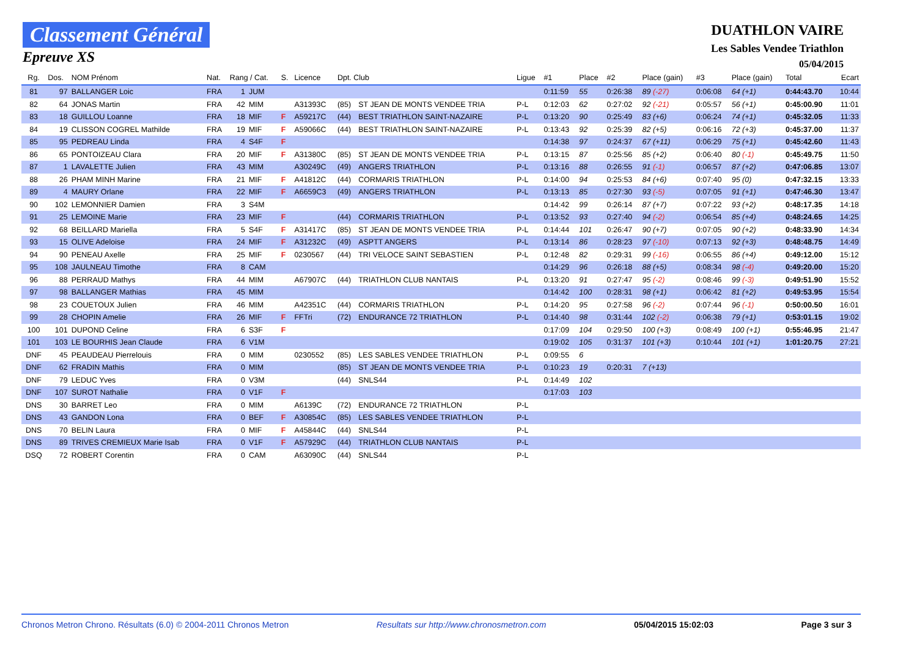Classement Général
Epreuve XS
DUATHLON VAIRE
Les Sables Vendee Triathlon
05/04/2015
| Rg. | Dos. | NOM Prénom | Nat. | Rang / Cat. | | S. | Licence | Dpt. Club | | Ligue | #1 | Place | #2 | Place (gain) | #3 | Place (gain) | Total | Ecart |
| --- | --- | --- | --- | --- | --- | --- | --- | --- | --- | --- | --- | --- | --- | --- | --- | --- | --- | --- |
| 81 | 97 | BALLANGER Loic | FRA | 1 | JUM | | | | | | 0:11:59 | 55 | 0:26:38 | 89 (-27) | 0:06:08 | 64 (+1) | 0:44:43.70 | 10:44 |
| 82 | 64 | JONAS Martin | FRA | 42 | MIM | | A31393C | (85) | ST JEAN DE MONTS VENDEE TRIA | P-L | 0:12:03 | 62 | 0:27:02 | 92 (-21) | 0:05:57 | 56 (+1) | 0:45:00.90 | 11:01 |
| 83 | 18 | GUILLOU Loanne | FRA | 18 | MIF | F | A59217C | (44) | BEST TRIATHLON SAINT-NAZAIRE | P-L | 0:13:20 | 90 | 0:25:49 | 83 (+6) | 0:06:24 | 74 (+1) | 0:45:32.05 | 11:33 |
| 84 | 19 | CLISSON COGREL Mathilde | FRA | 19 | MIF | F | A59066C | (44) | BEST TRIATHLON SAINT-NAZAIRE | P-L | 0:13:43 | 92 | 0:25:39 | 82 (+5) | 0:06:16 | 72 (+3) | 0:45:37.00 | 11:37 |
| 85 | 95 | PEDREAU Linda | FRA | 4 | S4F | F | | | | | 0:14:38 | 97 | 0:24:37 | 67 (+11) | 0:06:29 | 75 (+1) | 0:45:42.60 | 11:43 |
| 86 | 65 | PONTOIZEAU Clara | FRA | 20 | MIF | F | A31380C | (85) | ST JEAN DE MONTS VENDEE TRIA | P-L | 0:13:15 | 87 | 0:25:56 | 85 (+2) | 0:06:40 | 80 (-1) | 0:45:49.75 | 11:50 |
| 87 | 1 | LAVALETTE Julien | FRA | 43 | MIM | | A30249C | (49) | ANGERS TRIATHLON | P-L | 0:13:16 | 88 | 0:26:55 | 91 (-1) | 0:06:57 | 87 (+2) | 0:47:06.85 | 13:07 |
| 88 | 26 | PHAM MINH Marine | FRA | 21 | MIF | F | A41812C | (44) | CORMARIS TRIATHLON | P-L | 0:14:00 | 94 | 0:25:53 | 84 (+6) | 0:07:40 | 95 (0) | 0:47:32.15 | 13:33 |
| 89 | 4 | MAURY Orlane | FRA | 22 | MIF | F | A6659C3 | (49) | ANGERS TRIATHLON | P-L | 0:13:13 | 85 | 0:27:30 | 93 (-5) | 0:07:05 | 91 (+1) | 0:47:46.30 | 13:47 |
| 90 | 102 | LEMONNIER Damien | FRA | 3 | S4M | | | | | | 0:14:42 | 99 | 0:26:14 | 87 (+7) | 0:07:22 | 93 (+2) | 0:48:17.35 | 14:18 |
| 91 | 25 | LEMOINE Marie | FRA | 23 | MIF | F | | (44) | CORMARIS TRIATHLON | P-L | 0:13:52 | 93 | 0:27:40 | 94 (-2) | 0:06:54 | 85 (+4) | 0:48:24.65 | 14:25 |
| 92 | 68 | BEILLARD Mariella | FRA | 5 | S4F | F | A31417C | (85) | ST JEAN DE MONTS VENDEE TRIA | P-L | 0:14:44 | 101 | 0:26:47 | 90 (+7) | 0:07:05 | 90 (+2) | 0:48:33.90 | 14:34 |
| 93 | 15 | OLIVE Adeloise | FRA | 24 | MIF | F | A31232C | (49) | ASPTT ANGERS | P-L | 0:13:14 | 86 | 0:28:23 | 97 (-10) | 0:07:13 | 92 (+3) | 0:48:48.75 | 14:49 |
| 94 | 90 | PENEAU Axelle | FRA | 25 | MIF | F | 0230567 | (44) | TRI VELOCE SAINT SEBASTIEN | P-L | 0:12:48 | 82 | 0:29:31 | 99 (-16) | 0:06:55 | 86 (+4) | 0:49:12.00 | 15:12 |
| 95 | 108 | JAULNEAU Timothe | FRA | 8 | CAM | | | | | | 0:14:29 | 96 | 0:26:18 | 88 (+5) | 0:08:34 | 98 (-4) | 0:49:20.00 | 15:20 |
| 96 | 88 | PERRAUD Mathys | FRA | 44 | MIM | | A67907C | (44) | TRIATHLON CLUB NANTAIS | P-L | 0:13:20 | 91 | 0:27:47 | 95 (-2) | 0:08:46 | 99 (-3) | 0:49:51.90 | 15:52 |
| 97 | 98 | BALLANGER Mathias | FRA | 45 | MIM | | | | | | 0:14:42 | 100 | 0:28:31 | 98 (+1) | 0:06:42 | 81 (+2) | 0:49:53.95 | 15:54 |
| 98 | 23 | COUETOUX Julien | FRA | 46 | MIM | | A42351C | (44) | CORMARIS TRIATHLON | P-L | 0:14:20 | 95 | 0:27:58 | 96 (-2) | 0:07:44 | 96 (-1) | 0:50:00.50 | 16:01 |
| 99 | 28 | CHOPIN Amelie | FRA | 26 | MIF | F | FFTri | (72) | ENDURANCE 72 TRIATHLON | P-L | 0:14:40 | 98 | 0:31:44 | 102 (-2) | 0:06:38 | 79 (+1) | 0:53:01.15 | 19:02 |
| 100 | 101 | DUPOND Celine | FRA | 6 | S3F | F | | | | | 0:17:09 | 104 | 0:29:50 | 100 (+3) | 0:08:49 | 100 (+1) | 0:55:46.95 | 21:47 |
| 101 | 103 | LE BOURHIS Jean Claude | FRA | 6 | V1M | | | | | | 0:19:02 | 105 | 0:31:37 | 101 (+3) | 0:10:44 | 101 (+1) | 1:01:20.75 | 27:21 |
| DNF | 45 | PEAUDEAU Pierrelouis | FRA | 0 | MIM | | 0230552 | (85) | LES SABLES VENDEE TRIATHLON | P-L | 0:09:55 | 6 | | | | | | |
| DNF | 62 | FRADIN Mathis | FRA | 0 | MIM | | | (85) | ST JEAN DE MONTS VENDEE TRIA | P-L | 0:10:23 | 19 | 0:20:31 | 7 (+13) | | | | |
| DNF | 79 | LEDUC Yves | FRA | 0 | V3M | | | (44) | SNLS44 | P-L | 0:14:49 | 102 | | | | | | |
| DNF | 107 | SUROT Nathalie | FRA | 0 | V1F | F | | | | | 0:17:03 | 103 | | | | | | |
| DNS | 30 | BARRET Leo | FRA | 0 | MIM | | A6139C | (72) | ENDURANCE 72 TRIATHLON | P-L | | | | | | | | |
| DNS | 43 | GANDON Lona | FRA | 0 | BEF | F | A30854C | (85) | LES SABLES VENDEE TRIATHLON | P-L | | | | | | | | |
| DNS | 70 | BELIN Laura | FRA | 0 | MIF | F | A45844C | (44) | SNLS44 | P-L | | | | | | | | |
| DNS | 89 | TRIVES CREMIEUX Marie Isab | FRA | 0 | V1F | F | A57929C | (44) | TRIATHLON CLUB NANTAIS | P-L | | | | | | | | |
| DSQ | 72 | ROBERT Corentin | FRA | 0 | CAM | | A63090C | (44) | SNLS44 | P-L | | | | | | | | |
Chronos Metron Chrono. Résultats (6.0) © 2004-2011 Chronos Metron Resultats sur http://www.chronosmetron.com 05/04/2015 15:02:03 Page 3 sur 3